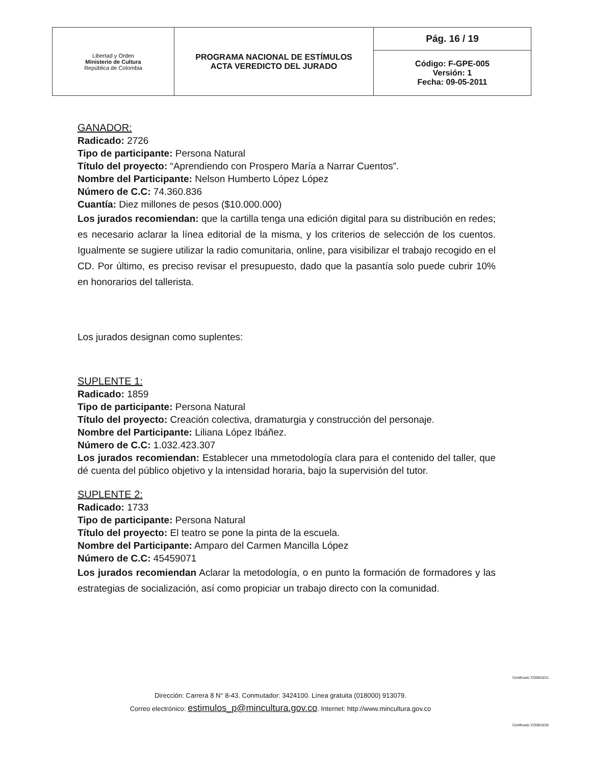| Libertad y Orden Ministerio de Cultura República de Colombia | PROGRAMA NACIONAL DE ESTÍMULOS ACTA VEREDICTO DEL JURADO | Pág. 16 / 19 |
| | | Código: F-GPE-005 Versión: 1 Fecha: 09-05-2011 |
GANADOR:
Radicado: 2726
Tipo de participante: Persona Natural
Título del proyecto: “Aprendiendo con Prospero María a Narrar Cuentos”.
Nombre del Participante: Nelson Humberto López López
Número de C.C: 74.360.836
Cuantía: Diez millones de pesos ($10.000.000)
Los jurados recomiendan: que la cartilla tenga una edición digital para su distribución en redes; es necesario aclarar la línea editorial de la misma, y los criterios de selección de los cuentos. Igualmente se sugiere utilizar la radio comunitaria, online, para visibilizar el trabajo recogido en el CD. Por último, es preciso revisar el presupuesto, dado que la pasantía solo puede cubrir 10% en honorarios del tallerista.
Los jurados designan como suplentes:
SUPLENTE 1:
Radicado: 1859
Tipo de participante: Persona Natural
Título del proyecto: Creación colectiva, dramaturgia y construcción del personaje.
Nombre del Participante: Liliana López Ibáñez.
Número de C.C: 1.032.423.307
Los jurados recomiendan: Establecer una mmetodología clara para el contenido del taller, que dé cuenta del público objetivo y la intensidad horaria, bajo la supervisión del tutor.
SUPLENTE 2:
Radicado: 1733
Tipo de participante: Persona Natural
Título del proyecto: El teatro se pone la pinta de la escuela.
Nombre del Participante: Amparo del Carmen Mancilla López
Número de C.C: 45459071
Los jurados recomiendan Aclarar la metodología, o en punto la formación de formadores y las estrategias de socialización, así como propiciar un trabajo directo con la comunidad.
Certificado CO09/3221
Certificado CO09/3220
Dirección: Carrera 8 N° 8-43. Conmutador: 3424100. Línea gratuita (018000) 913079.
Correo electrónico: estimulos_p@mincultura.gov.co. Internet: http://www.mincultura.gov.co